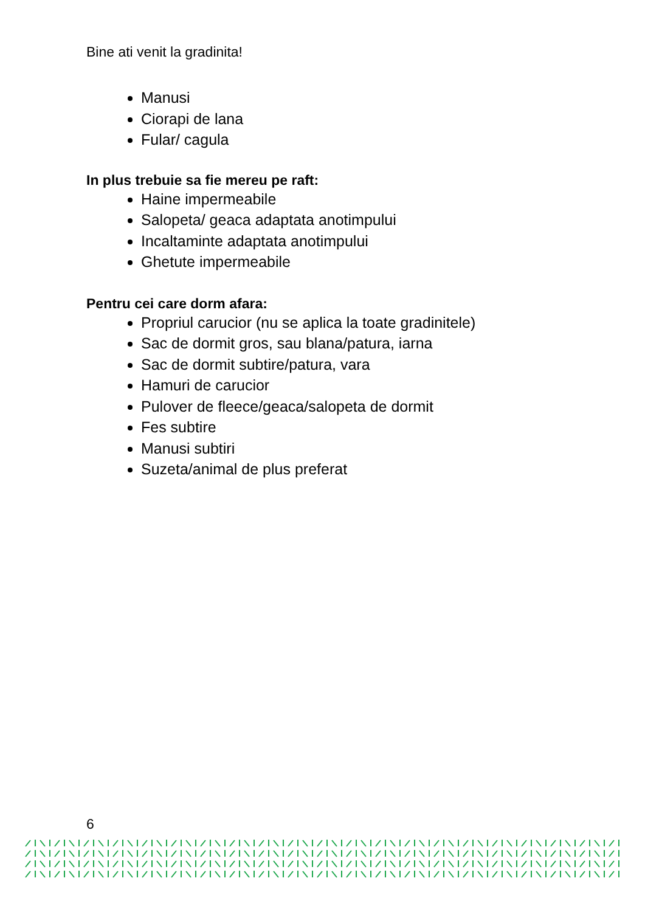Bine ati venit la gradinita!
Manusi
Ciorapi de lana
Fular/ cagula
In plus trebuie sa fie mereu pe raft:
Haine impermeabile
Salopeta/ geaca adaptata anotimpului
Incaltaminte adaptata anotimpului
Ghetute impermeabile
Pentru cei care dorm afara:
Propriul carucior (nu se aplica la toate gradinitele)
Sac de dormit gros, sau blana/patura, iarna
Sac de dormit subtire/patura, vara
Hamuri de carucior
Pulover de fleece/geaca/salopeta de dormit
Fes subtire
Manusi subtiri
Suzeta/animal de plus preferat
6